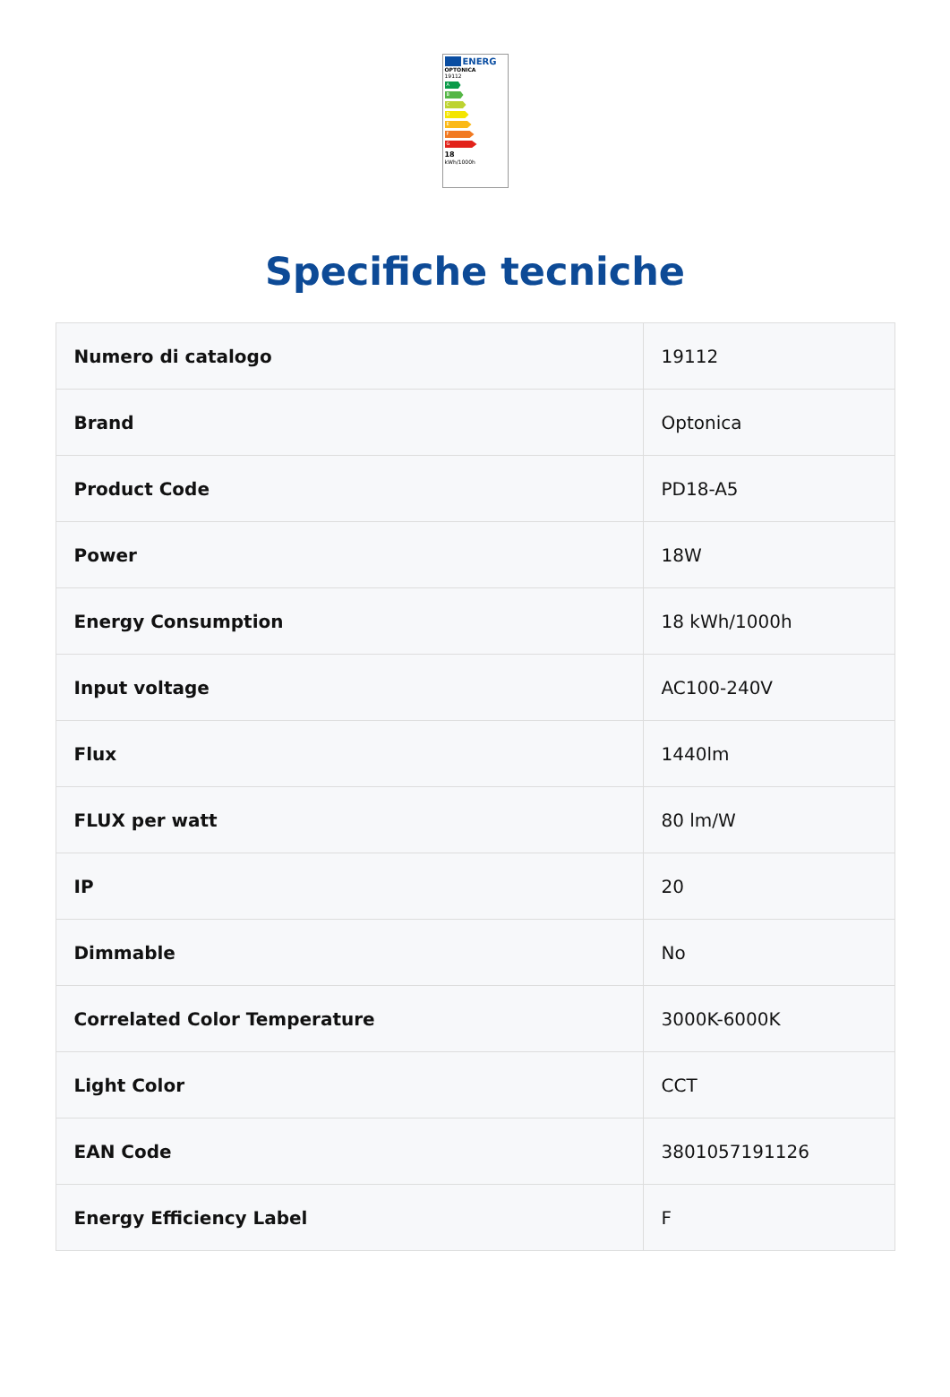ENERG
OPTONICA
19112
A
B
C
D
E
F
G
18
kWh/1000h
Specifiche tecniche
| Numero di catalogo | 19112 |
| Brand | Optonica |
| Product Code | PD18-A5 |
| Power | 18W |
| Energy Consumption | 18 kWh/1000h |
| Input voltage | AC100-240V |
| Flux | 1440lm |
| FLUX per watt | 80 lm/W |
| IP | 20 |
| Dimmable | No |
| Correlated Color Temperature | 3000K-6000K |
| Light Color | CCT |
| EAN Code | 3801057191126 |
| Energy Efficiency Label | F |